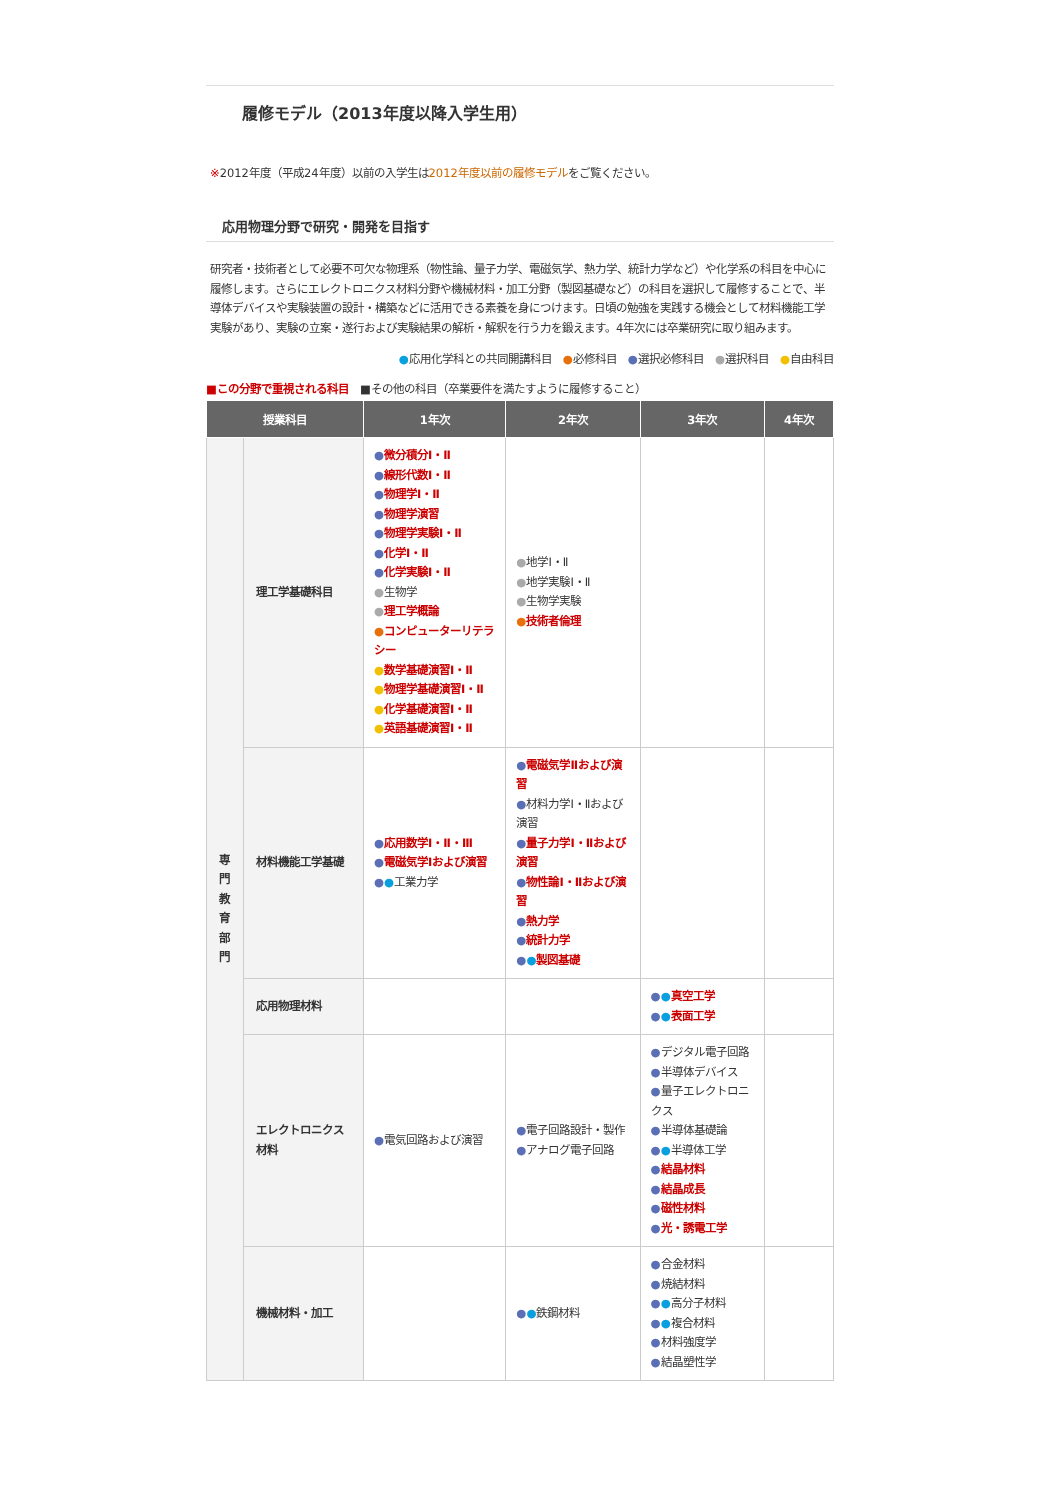履修モデル（2013年度以降入学生用）
※2012年度（平成24年度）以前の入学生は2012年度以前の履修モデルをご覧ください。
応用物理分野で研究・開発を目指す
研究者・技術者として必要不可欠な物理系（物性論、量子力学、電磁気学、熱力学、統計力学など）や化学系の科目を中心に履修します。さらにエレクトロニクス材料分野や機械材料・加工分野（製図基礎など）の科目を選択して履修することで、半導体デバイスや実験装置の設計・構築などに活用できる素養を身につけます。日頃の勉強を実践する機会として材料機能工学実験があり、実験の立案・遂行および実験結果の解析・解釈を行う力を鍛えます。4年次には卒業研究に取り組みます。
●応用化学科との共同開講科目　●必修科目　●選択必修科目　●選択科目　●自由科目
■この分野で重視される科目　■その他の科目（卒業要件を満たすように履修すること）
| 授業科目 | | 1年次 | 2年次 | 3年次 | 4年次 |
| --- | --- | --- | --- | --- | --- |
| 専門教育部門 | 理工学基礎科目 | ● 微分積分Ⅰ・Ⅱ ● 線形代数Ⅰ・Ⅱ ● 物理学Ⅰ・Ⅱ ● 物理学演習 ● 物理学実験Ⅰ・Ⅱ ● 化学Ⅰ・Ⅱ ● 化学実験Ⅰ・Ⅱ ● 生物学 ● 理工学概論 ● コンピューターリテラシー ● 数学基礎演習Ⅰ・Ⅱ ● 物理学基礎演習Ⅰ・Ⅱ ● 化学基礎演習Ⅰ・Ⅱ ● 英語基礎演習Ⅰ・Ⅱ | ● 地学Ⅰ・Ⅱ ● 地学実験Ⅰ・Ⅱ ● 生物学実験 ● 技術者倫理 | | |
| | 材料機能工学基礎 | ● 応用数学Ⅰ・Ⅱ・Ⅲ ● 電磁気学Ⅰおよび演習 ● ● 工業力学 | ● 電磁気学Ⅱおよび演習 ● 材料力学Ⅰ・Ⅱおよび演習 ● 量子力学Ⅰ・Ⅱおよび演習 ● 物性論Ⅰ・Ⅱおよび演習 ● 熱力学 ● 統計力学 ● ● 製図基礎 | | |
| | 応用物理材料 | | | ● ● 真空工学 ● ● 表面工学 | |
| | エレクトロニクス材料 | ● 電気回路および演習 | ● 電子回路設計・製作 ● アナログ電子回路 | ● デジタル電子回路 ● 半導体デバイス ● 量子エレクトロニクス ● 半導体基礎論 ● ● 半導体工学 ● 結晶材料 ● 結晶成長 ● 磁性材料 ● 光・誘電工学 | |
| | 機械材料・加工 | | ● ● 鉄鋼材料 | ● 合金材料 ● 焼結材料 ● ● 高分子材料 ● ● 複合材料 ● 材料強度学 ● 結晶塑性学 | |